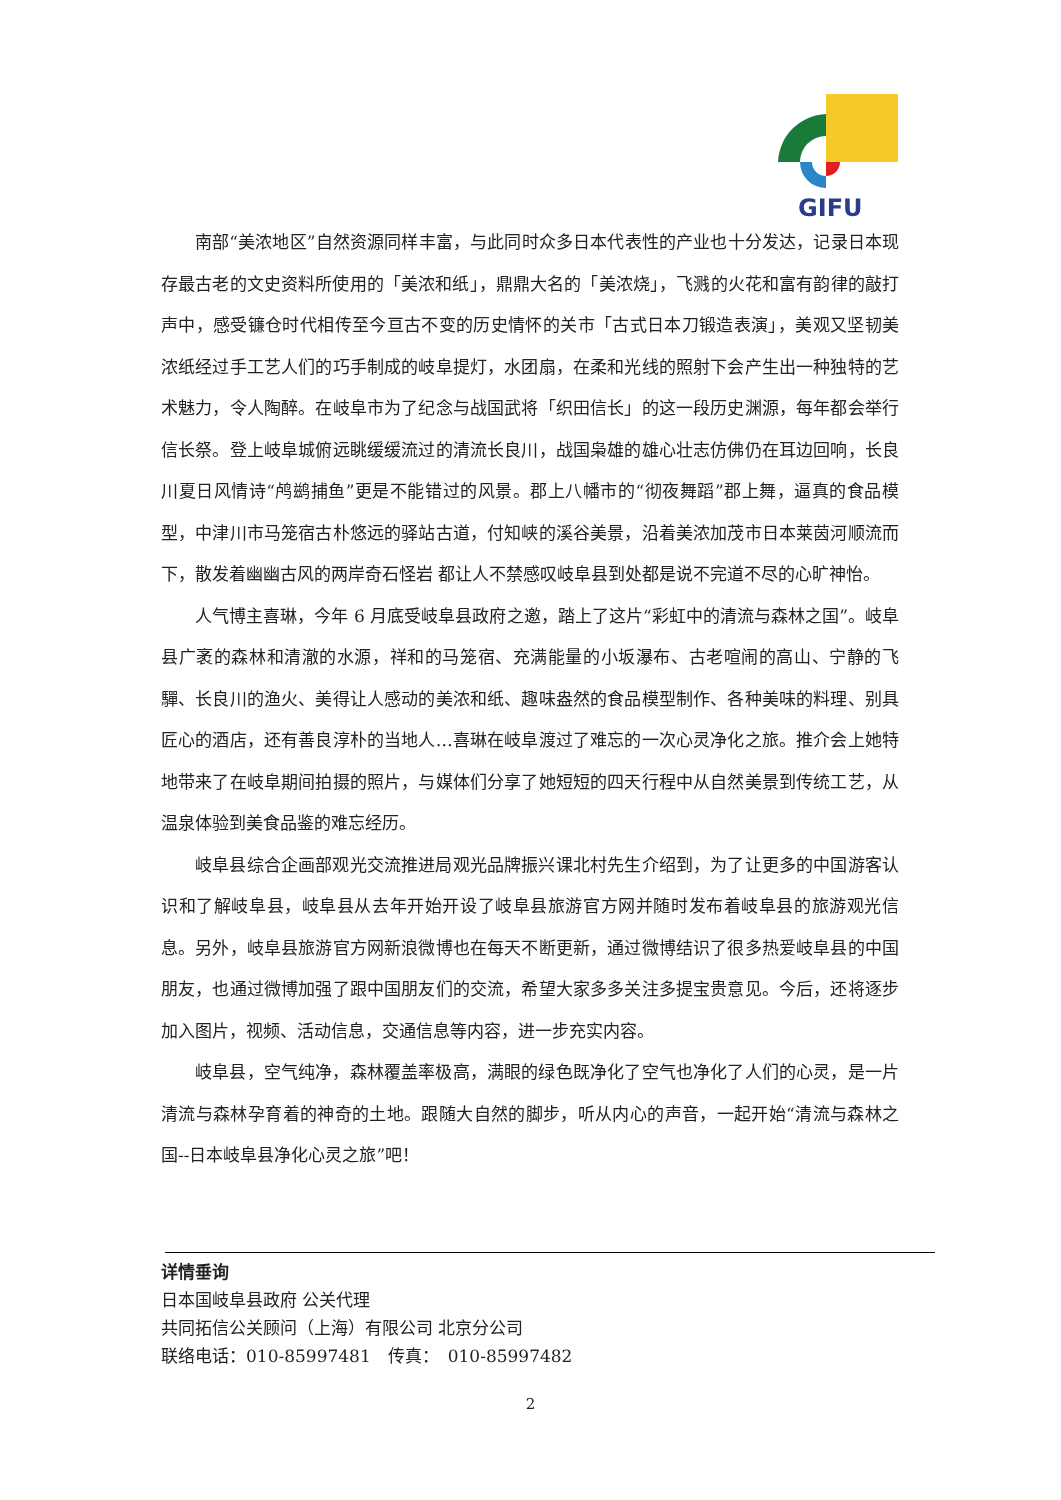GIFU
南部“美浓地区”自然资源同样丰富，与此同时众多日本代表性的产业也十分发达，记录日本现存最古老的文史资料所使用的「美浓和纸」，鼎鼎大名的「美浓烧」，飞溅的火花和富有韵律的敲打声中，感受镰仓时代相传至今亘古不变的历史情怀的关市「古式日本刀锻造表演」，美观又坚韧美浓纸经过手工艺人们的巧手制成的岐阜提灯，水团扇，在柔和光线的照射下会产生出一种独特的艺术魅力，令人陶醉。在岐阜市为了纪念与战国武将「织田信长」的这一段历史渊源，每年都会举行信长祭。登上岐阜城俯远眺缓缓流过的清流长良川，战国枭雄的雄心壮志仿佛仍在耳边回响，长良川夏日风情诗“鸬鹚捕鱼”更是不能错过的风景。郡上八幡市的“彻夜舞蹈”郡上舞，逼真的食品模型，中津川市马笼宿古朴悠远的驿站古道，付知峡的溪谷美景，沿着美浓加茂市日本莱茵河顺流而下，散发着幽幽古风的两岸奇石怪岩 都让人不禁感叹岐阜县到处都是说不完道不尽的心旷神怡。
人气博主喜琳，今年 6 月底受岐阜县政府之邀，踏上了这片“彩虹中的清流与森林之国”。岐阜县广袤的森林和清澈的水源，祥和的马笼宿、充满能量的小坂瀑布、古老喧闹的高山、宁静的飞驒、长良川的渔火、美得让人感动的美浓和纸、趣味盎然的食品模型制作、各种美味的料理、别具匠心的酒店，还有善良淳朴的当地人…喜琳在岐阜渡过了难忘的一次心灵净化之旅。推介会上她特地带来了在岐阜期间拍摄的照片，与媒体们分享了她短短的四天行程中从自然美景到传统工艺，从温泉体验到美食品鉴的难忘经历。
岐阜县综合企画部观光交流推进局观光品牌振兴课北村先生介绍到，为了让更多的中国游客认识和了解岐阜县，岐阜县从去年开始开设了岐阜县旅游官方网并随时发布着岐阜县的旅游观光信息。另外，岐阜县旅游官方网新浪微博也在每天不断更新，通过微博结识了很多热爱岐阜县的中国朋友，也通过微博加强了跟中国朋友们的交流，希望大家多多关注多提宝贵意见。今后，还将逐步加入图片，视频、活动信息，交通信息等内容，进一步充实内容。
岐阜县，空气纯净，森林覆盖率极高，满眼的绿色既净化了空气也净化了人们的心灵，是一片清流与森林孕育着的神奇的土地。跟随大自然的脚步，听从内心的声音，一起开始“清流与森林之国--日本岐阜县净化心灵之旅”吧！
详情垂询
日本国岐阜县政府 公关代理
共同拓信公关顾问（上海）有限公司 北京分公司
联络电话：010-85997481　传真：　010-85997482
2